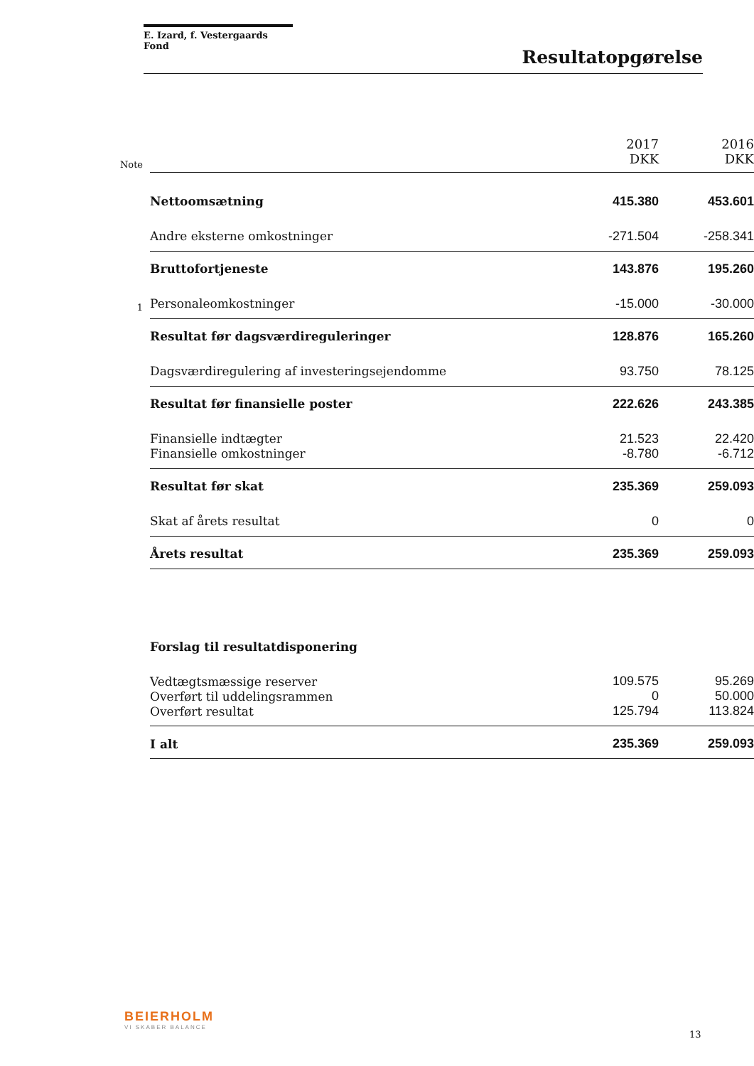E. Izard, f. Vestergaards Fond
Resultatopgørelse
| Note | | 2017 DKK | 2016 DKK |
| | Nettoomsætning | 415.380 | 453.601 |
| | Andre eksterne omkostninger | -271.504 | -258.341 |
| | Bruttofortjeneste | 143.876 | 195.260 |
| 1 | Personaleomkostninger | -15.000 | -30.000 |
| | Resultat før dagsværdireguleringer | 128.876 | 165.260 |
| | Dagsværdiregulering af investeringsejendomme | 93.750 | 78.125 |
| | Resultat før finansielle poster | 222.626 | 243.385 |
| | Finansielle indtægter | 21.523 | 22.420 |
| | Finansielle omkostninger | -8.780 | -6.712 |
| | Resultat før skat | 235.369 | 259.093 |
| | Skat af årets resultat | 0 | 0 |
| | Årets resultat | 235.369 | 259.093 |
| | Forslag til resultatdisponering | | |
| | Vedtægtsmæssige reserver | 109.575 | 95.269 |
| | Overført til uddelingsrammen | 0 | 50.000 |
| | Overført resultat | 125.794 | 113.824 |
| | I alt | 235.369 | 259.093 |
BEIERHOLM
VI SKABER BALANCE
13